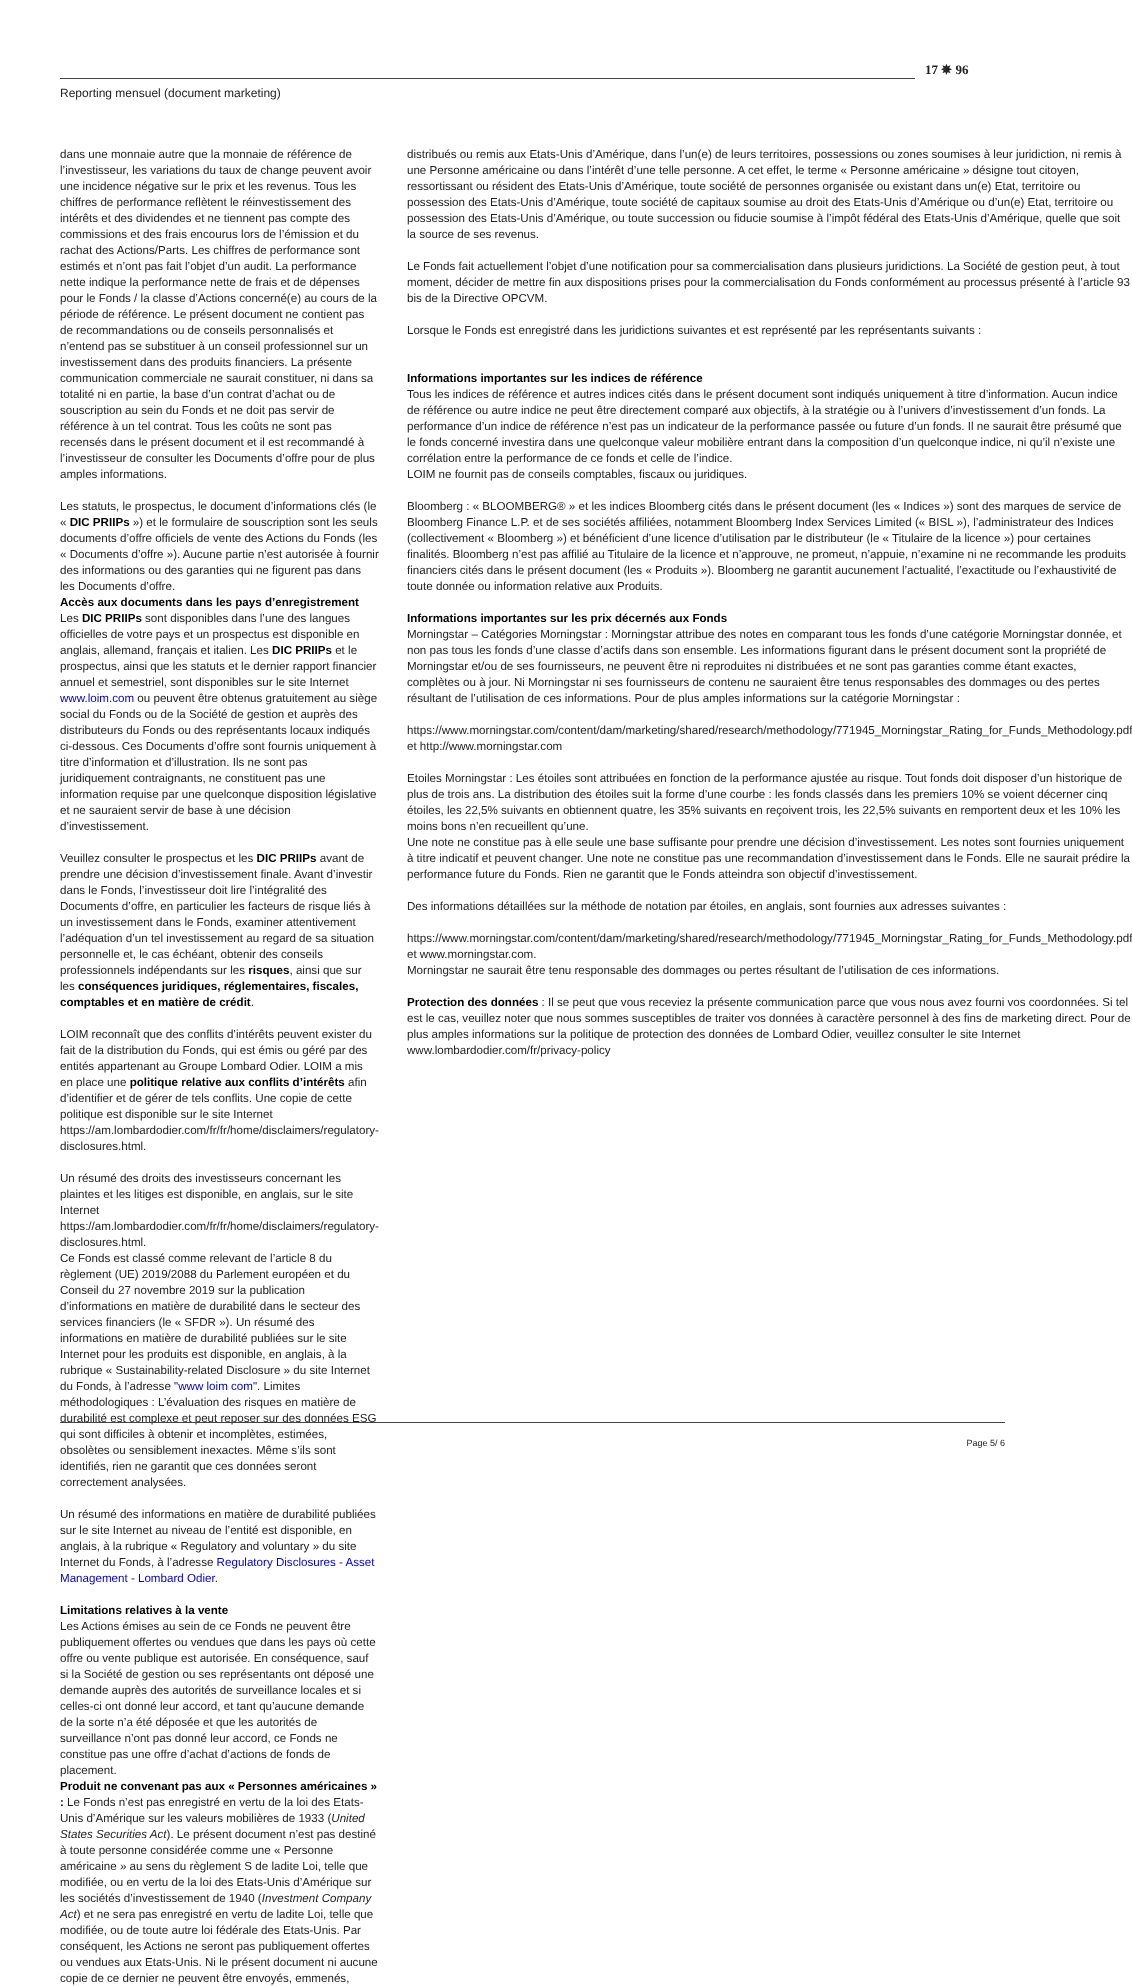17 ✵ 96
Reporting mensuel (document marketing)
dans une monnaie autre que la monnaie de référence de l’investisseur, les variations du taux de change peuvent avoir une incidence négative sur le prix et les revenus. Tous les chiffres de performance reflètent le réinvestissement des intérêts et des dividendes et ne tiennent pas compte des commissions et des frais encourus lors de l’émission et du rachat des Actions/Parts. Les chiffres de performance sont estimés et n’ont pas fait l’objet d’un audit. La performance nette indique la performance nette de frais et de dépenses pour le Fonds / la classe d’Actions concerné(e) au cours de la période de référence. Le présent document ne contient pas de recommandations ou de conseils personnalisés et n’entend pas se substituer à un conseil professionnel sur un investissement dans des produits financiers. La présente communication commerciale ne saurait constituer, ni dans sa totalité ni en partie, la base d’un contrat d’achat ou de souscription au sein du Fonds et ne doit pas servir de référence à un tel contrat. Tous les coûts ne sont pas recensés dans le présent document et il est recommandé à l’investisseur de consulter les Documents d’offre pour de plus amples informations.
Les statuts, le prospectus, le document d’informations clés (le « DIC PRIIPs ») et le formulaire de souscription sont les seuls documents d’offre officiels de vente des Actions du Fonds (les « Documents d’offre »). Aucune partie n’est autorisée à fournir des informations ou des garanties qui ne figurent pas dans les Documents d’offre.
Accès aux documents dans les pays d’enregistrement
Les DIC PRIIPs sont disponibles dans l’une des langues officielles de votre pays et un prospectus est disponible en anglais, allemand, français et italien. Les DIC PRIIPs et le prospectus, ainsi que les statuts et le dernier rapport financier annuel et semestriel, sont disponibles sur le site Internet www.loim.com ou peuvent être obtenus gratuitement au siège social du Fonds ou de la Société de gestion et auprès des distributeurs du Fonds ou des représentants locaux indiqués ci-dessous. Ces Documents d’offre sont fournis uniquement à titre d’information et d’illustration. Ils ne sont pas juridiquement contraignants, ne constituent pas une information requise par une quelconque disposition législative et ne sauraient servir de base à une décision d’investissement.
Veuillez consulter le prospectus et les DIC PRIIPs avant de prendre une décision d’investissement finale. Avant d’investir dans le Fonds, l’investisseur doit lire l’intégralité des Documents d’offre, en particulier les facteurs de risque liés à un investissement dans le Fonds, examiner attentivement l’adéquation d’un tel investissement au regard de sa situation personnelle et, le cas échéant, obtenir des conseils professionnels indépendants sur les risques, ainsi que sur les conséquences juridiques, réglementaires, fiscales, comptables et en matière de crédit.
LOIM reconnaît que des conflits d’intérêts peuvent exister du fait de la distribution du Fonds, qui est émis ou géré par des entités appartenant au Groupe Lombard Odier. LOIM a mis en place une politique relative aux conflits d’intérêts afin d’identifier et de gérer de tels conflits. Une copie de cette politique est disponible sur le site Internet https://am.lombardodier.com/fr/fr/home/disclaimers/regulatory-disclosures.html.
Un résumé des droits des investisseurs concernant les plaintes et les litiges est disponible, en anglais, sur le site Internet
https://am.lombardodier.com/fr/fr/home/disclaimers/regulatory-disclosures.html.
Ce Fonds est classé comme relevant de l’article 8 du règlement (UE) 2019/2088 du Parlement européen et du Conseil du 27 novembre 2019 sur la publication d’informations en matière de durabilité dans le secteur des services financiers (le « SFDR »). Un résumé des informations en matière de durabilité publiées sur le site Internet pour les produits est disponible, en anglais, à la rubrique « Sustainability-related Disclosure » du site Internet du Fonds, à l’adresse "www loim com". Limites méthodologiques : L’évaluation des risques en matière de durabilité est complexe et peut reposer sur des données ESG qui sont difficiles à obtenir et incomplètes, estimées, obsolètes ou sensiblement inexactes. Même s’ils sont identifiés, rien ne garantit que ces données seront correctement analysées.
Un résumé des informations en matière de durabilité publiées sur le site Internet au niveau de l’entité est disponible, en anglais, à la rubrique « Regulatory and voluntary » du site Internet du Fonds, à l’adresse Regulatory Disclosures - Asset Management - Lombard Odier.
Limitations relatives à la vente
Les Actions émises au sein de ce Fonds ne peuvent être publiquement offertes ou vendues que dans les pays où cette offre ou vente publique est autorisée. En conséquence, sauf si la Société de gestion ou ses représentants ont déposé une demande auprès des autorités de surveillance locales et si celles-ci ont donné leur accord, et tant qu’aucune demande de la sorte n’a été déposée et que les autorités de surveillance n’ont pas donné leur accord, ce Fonds ne constitue pas une offre d’achat d’actions de fonds de placement.
Produit ne convenant pas aux « Personnes américaines » : Le Fonds n’est pas enregistré en vertu de la loi des Etats-Unis d’Amérique sur les valeurs mobilières de 1933 (United States Securities Act). Le présent document n’est pas destiné à toute personne considérée comme une « Personne américaine » au sens du règlement S de ladite Loi, telle que modifiée, ou en vertu de la loi des Etats-Unis d’Amérique sur les sociétés d’investissement de 1940 (Investment Company Act) et ne sera pas enregistré en vertu de ladite Loi, telle que modifiée, ou de toute autre loi fédérale des Etats-Unis. Par conséquent, les Actions ne seront pas publiquement offertes ou vendues aux Etats-Unis. Ni le présent document ni aucune copie de ce dernier ne peuvent être envoyés, emmenés,
distribués ou remis aux Etats-Unis d’Amérique, dans l’un(e) de leurs territoires, possessions ou zones soumises à leur juridiction, ni remis à une Personne américaine ou dans l’intérêt d’une telle personne. A cet effet, le terme « Personne américaine » désigne tout citoyen, ressortissant ou résident des Etats-Unis d’Amérique, toute société de personnes organisée ou existant dans un(e) Etat, territoire ou possession des Etats-Unis d’Amérique, toute société de capitaux soumise au droit des Etats-Unis d’Amérique ou d’un(e) Etat, territoire ou possession des Etats-Unis d’Amérique, ou toute succession ou fiducie soumise à l’impôt fédéral des Etats-Unis d’Amérique, quelle que soit la source de ses revenus.
Le Fonds fait actuellement l’objet d’une notification pour sa commercialisation dans plusieurs juridictions. La Société de gestion peut, à tout moment, décider de mettre fin aux dispositions prises pour la commercialisation du Fonds conformément au processus présenté à l’article 93 bis de la Directive OPCVM.
Lorsque le Fonds est enregistré dans les juridictions suivantes et est représenté par les représentants suivants :
Informations importantes sur les indices de référence
Tous les indices de référence et autres indices cités dans le présent document sont indiqués uniquement à titre d’information. Aucun indice de référence ou autre indice ne peut être directement comparé aux objectifs, à la stratégie ou à l’univers d’investissement d’un fonds. La performance d’un indice de référence n’est pas un indicateur de la performance passée ou future d’un fonds. Il ne saurait être présumé que le fonds concerné investira dans une quelconque valeur mobilière entrant dans la composition d’un quelconque indice, ni qu’il n’existe une corrélation entre la performance de ce fonds et celle de l’indice.
LOIM ne fournit pas de conseils comptables, fiscaux ou juridiques.
Bloomberg : « BLOOMBERG® » et les indices Bloomberg cités dans le présent document (les « Indices ») sont des marques de service de Bloomberg Finance L.P. et de ses sociétés affiliées, notamment Bloomberg Index Services Limited (« BISL »), l’administrateur des Indices (collectivement « Bloomberg ») et bénéficient d’une licence d’utilisation par le distributeur (le « Titulaire de la licence ») pour certaines finalités. Bloomberg n’est pas affilié au Titulaire de la licence et n’approuve, ne promeut, n’appuie, n’examine ni ne recommande les produits financiers cités dans le présent document (les « Produits »). Bloomberg ne garantit aucunement l’actualité, l’exactitude ou l’exhaustivité de toute donnée ou information relative aux Produits.
Informations importantes sur les prix décernés aux Fonds
Morningstar – Catégories Morningstar : Morningstar attribue des notes en comparant tous les fonds d’une catégorie Morningstar donnée, et non pas tous les fonds d’une classe d’actifs dans son ensemble. Les informations figurant dans le présent document sont la propriété de Morningstar et/ou de ses fournisseurs, ne peuvent être ni reproduites ni distribuées et ne sont pas garanties comme étant exactes, complètes ou à jour. Ni Morningstar ni ses fournisseurs de contenu ne sauraient être tenus responsables des dommages ou des pertes résultant de l’utilisation de ces informations. Pour de plus amples informations sur la catégorie Morningstar :
https://www.morningstar.com/content/dam/marketing/shared/research/methodology/771945_Morningstar_Rating_for_Funds_Methodology.pdf et http://www.morningstar.com
Etoiles Morningstar : Les étoiles sont attribuées en fonction de la performance ajustée au risque. Tout fonds doit disposer d’un historique de plus de trois ans. La distribution des étoiles suit la forme d’une courbe : les fonds classés dans les premiers 10% se voient décerner cinq étoiles, les 22,5% suivants en obtiennent quatre, les 35% suivants en reçoivent trois, les 22,5% suivants en remportent deux et les 10% les moins bons n’en recueillent qu’une.
Une note ne constitue pas à elle seule une base suffisante pour prendre une décision d’investissement. Les notes sont fournies uniquement à titre indicatif et peuvent changer. Une note ne constitue pas une recommandation d’investissement dans le Fonds. Elle ne saurait prédire la performance future du Fonds. Rien ne garantit que le Fonds atteindra son objectif d’investissement.
Des informations détaillées sur la méthode de notation par étoiles, en anglais, sont fournies aux adresses suivantes :
https://www.morningstar.com/content/dam/marketing/shared/research/methodology/771945_Morningstar_Rating_for_Funds_Methodology.pdf et www.morningstar.com.
Morningstar ne saurait être tenu responsable des dommages ou pertes résultant de l’utilisation de ces informations.
Protection des données : Il se peut que vous receviez la présente communication parce que vous nous avez fourni vos coordonnées. Si tel est le cas, veuillez noter que nous sommes susceptibles de traiter vos données à caractère personnel à des fins de marketing direct. Pour de plus amples informations sur la politique de protection des données de Lombard Odier, veuillez consulter le site Internet www.lombardodier.com/fr/privacy-policy
Page 5/ 6